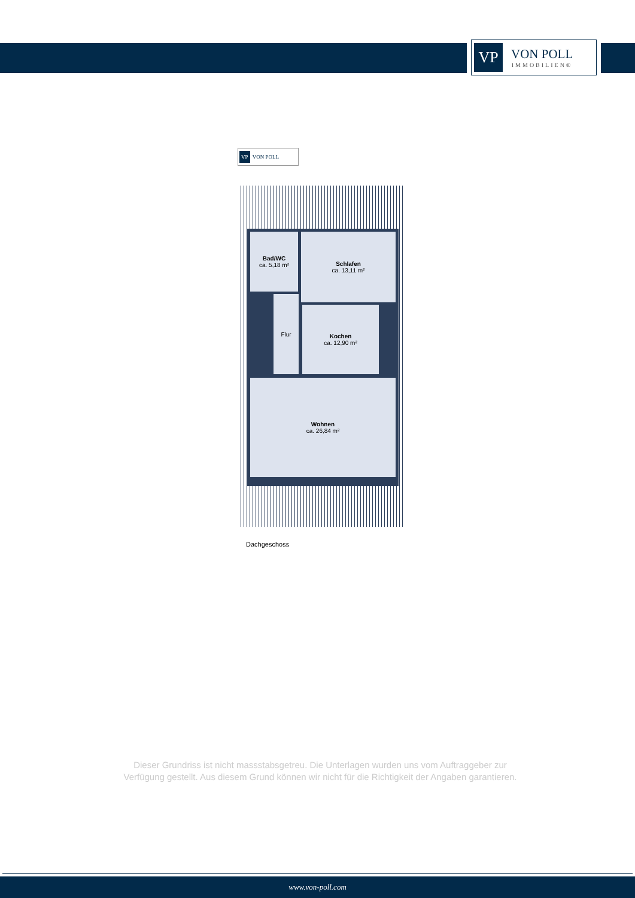VP
VON POLL
IMMOBILIEN®
VP VON POLL
Bad/WC
ca. 5,18 m²
Schlafen
ca. 13,11 m²
Flur
Kochen
ca. 12,90 m²
Wohnen
ca. 26,84 m²
Dachgeschoss
Dieser Grundriss ist nicht massstabsgetreu. Die Unterlagen wurden uns vom Auftraggeber zur Verfügung gestellt. Aus diesem Grund können wir nicht für die Richtigkeit der Angaben garantieren.
www.von-poll.com